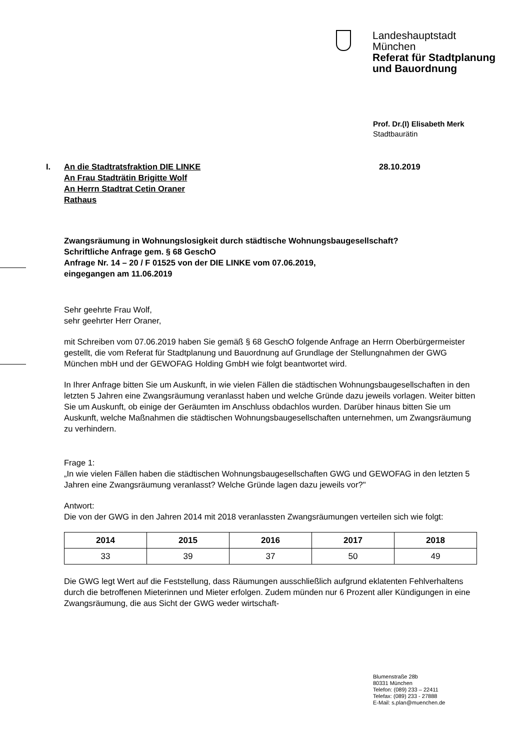Landeshauptstadt
München
Referat für Stadtplanung
und Bauordnung
Prof. Dr.(I) Elisabeth Merk
Stadtbaurätin
I. An die Stadtratsfraktion DIE LINKE
An Frau Stadträtin Brigitte Wolf
An Herrn Stadtrat Cetin Oraner
Rathaus
28.10.2019
Zwangsräumung in Wohnungslosigkeit durch städtische Wohnungsbaugesellschaft?
Schriftliche Anfrage gem. § 68 GeschO
Anfrage Nr. 14 – 20 / F 01525 von der DIE LINKE vom 07.06.2019,
eingegangen am 11.06.2019
Sehr geehrte Frau Wolf,
sehr geehrter Herr Oraner,
mit Schreiben vom 07.06.2019 haben Sie gemäß § 68 GeschO folgende Anfrage an Herrn Oberbürgermeister gestellt, die vom Referat für Stadtplanung und Bauordnung auf Grundlage der Stellungnahmen der GWG München mbH und der GEWOFAG Holding GmbH wie folgt beantwortet wird.
In Ihrer Anfrage bitten Sie um Auskunft, in wie vielen Fällen die städtischen Wohnungsbaugesellschaften in den letzten 5 Jahren eine Zwangsräumung veranlasst haben und welche Gründe dazu jeweils vorlagen. Weiter bitten Sie um Auskunft, ob einige der Geräumten im Anschluss obdachlos wurden. Darüber hinaus bitten Sie um Auskunft, welche Maßnahmen die städtischen Wohnungsbaugesellschaften unternehmen, um Zwangsräumung zu verhindern.
Frage 1:
„In wie vielen Fällen haben die städtischen Wohnungsbaugesellschaften GWG und GEWOFAG in den letzten 5 Jahren eine Zwangsräumung veranlasst? Welche Gründe lagen dazu jeweils vor?"
Antwort:
Die von der GWG in den Jahren 2014 mit 2018 veranlassten Zwangsräumungen verteilen sich wie folgt:
| 2014 | 2015 | 2016 | 2017 | 2018 |
| --- | --- | --- | --- | --- |
| 33 | 39 | 37 | 50 | 49 |
Die GWG legt Wert auf die Feststellung, dass Räumungen ausschließlich aufgrund eklatenten Fehlverhaltens durch die betroffenen Mieterinnen und Mieter erfolgen. Zudem münden nur 6 Prozent aller Kündigungen in eine Zwangsräumung, die aus Sicht der GWG weder wirtschaft-
Blumenstraße 28b
80331 München
Telefon: (089) 233 – 22411
Telefax: (089) 233 - 27888
E-Mail: s.plan@muenchen.de